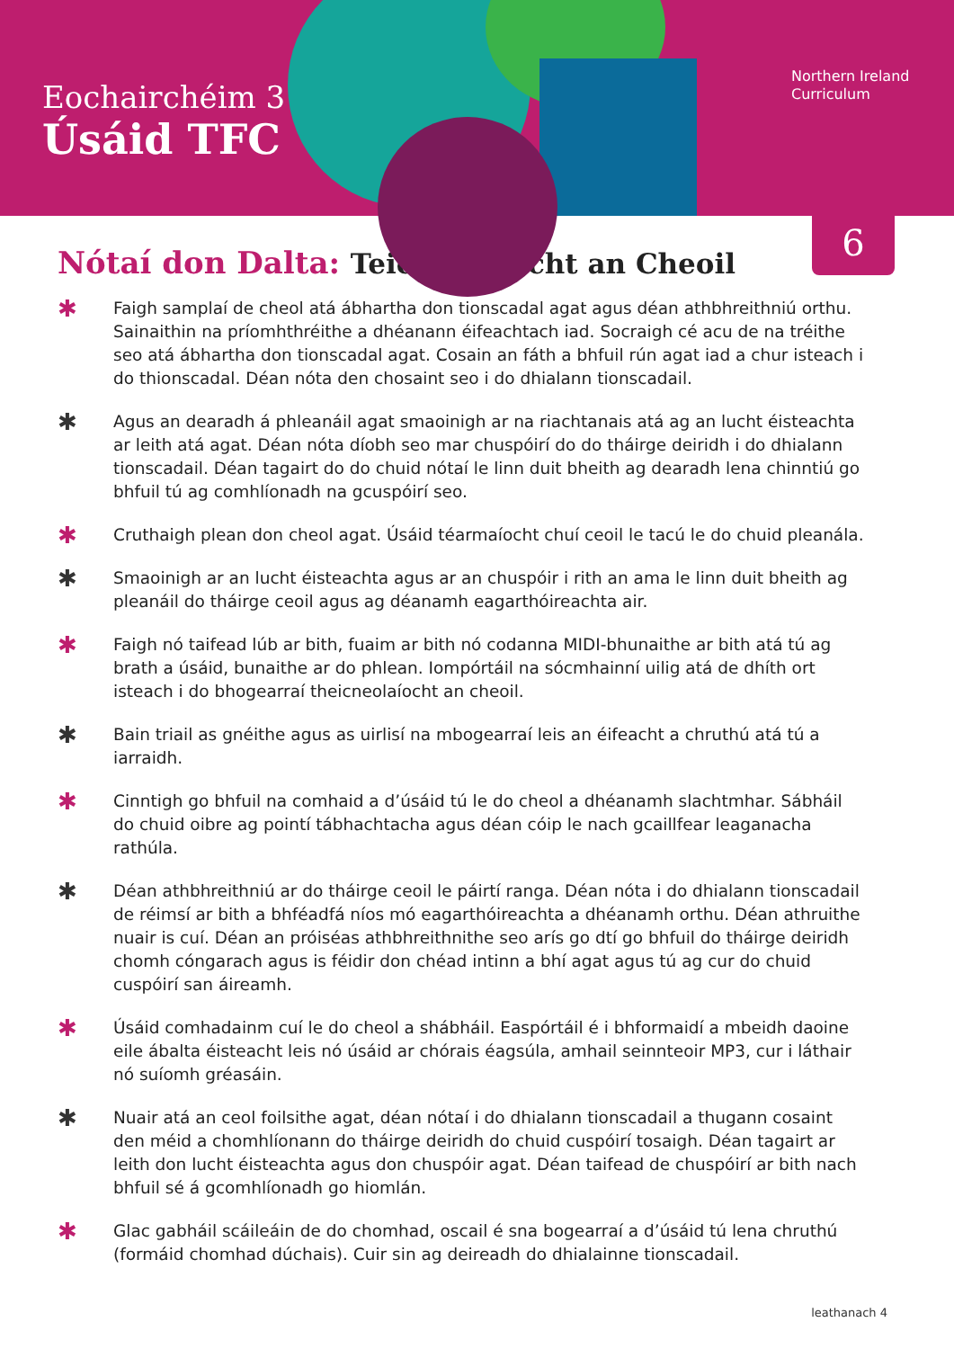Eochairchéim 3
Úsáid TFC
Northern Ireland
Curriculum
6
Nótaí don Dalta: Teicneolaíocht an Cheoil
✱
Faigh samplaí de cheol atá ábhartha don tionscadal agat agus déan athbhreithniú orthu. Sainaithin na príomhthréithe a dhéanann éifeachtach iad. Socraigh cé acu de na tréithe seo atá ábhartha don tionscadal agat. Cosain an fáth a bhfuil rún agat iad a chur isteach i do thionscadal. Déan nóta den chosaint seo i do dhialann tionscadail.
✱
Agus an dearadh á phleanáil agat smaoinigh ar na riachtanais atá ag an lucht éisteachta ar leith atá agat. Déan nóta díobh seo mar chuspóirí do do tháirge deiridh i do dhialann tionscadail. Déan tagairt do do chuid nótaí le linn duit bheith ag dearadh lena chinntiú go bhfuil tú ag comhlíonadh na gcuspóirí seo.
✱
Cruthaigh plean don cheol agat. Úsáid téarmaíocht chuí ceoil le tacú le do chuid pleanála.
✱
Smaoinigh ar an lucht éisteachta agus ar an chuspóir i rith an ama le linn duit bheith ag pleanáil do tháirge ceoil agus ag déanamh eagarthóireachta air.
✱
Faigh nó taifead lúb ar bith, fuaim ar bith nó codanna MIDI-bhunaithe ar bith atá tú ag brath a úsáid, bunaithe ar do phlean. Iompórtáil na sócmhainní uilig atá de dhíth ort isteach i do bhogearraí theicneolaíocht an cheoil.
✱
Bain triail as gnéithe agus as uirlisí na mbogearraí leis an éifeacht a chruthú atá tú a iarraidh.
✱
Cinntigh go bhfuil na comhaid a d’úsáid tú le do cheol a dhéanamh slachtmhar. Sábháil do chuid oibre ag pointí tábhachtacha agus déan cóip le nach gcaillfear leaganacha rathúla.
✱
Déan athbhreithniú ar do tháirge ceoil le páirtí ranga. Déan nóta i do dhialann tionscadail de réimsí ar bith a bhféadfá níos mó eagarthóireachta a dhéanamh orthu. Déan athruithe nuair is cuí. Déan an próiséas athbhreithnithe seo arís go dtí go bhfuil do tháirge deiridh chomh cóngarach agus is féidir don chéad intinn a bhí agat agus tú ag cur do chuid cuspóirí san áireamh.
✱
Úsáid comhadainm cuí le do cheol a shábháil. Easpórtáil é i bhformaidí a mbeidh daoine eile ábalta éisteacht leis nó úsáid ar chórais éagsúla, amhail seinnteoir MP3, cur i láthair nó suíomh gréasáin.
✱
Nuair atá an ceol foilsithe agat, déan nótaí i do dhialann tionscadail a thugann cosaint den méid a chomhlíonann do tháirge deiridh do chuid cuspóirí tosaigh. Déan tagairt ar leith don lucht éisteachta agus don chuspóir agat. Déan taifead de chuspóirí ar bith nach bhfuil sé á gcomhlíonadh go hiomlán.
✱
Glac gabháil scáileáin de do chomhad, oscail é sna bogearraí a d’úsáid tú lena chruthú (formáid chomhad dúchais). Cuir sin ag deireadh do dhialainne tionscadail.
leathanach 4